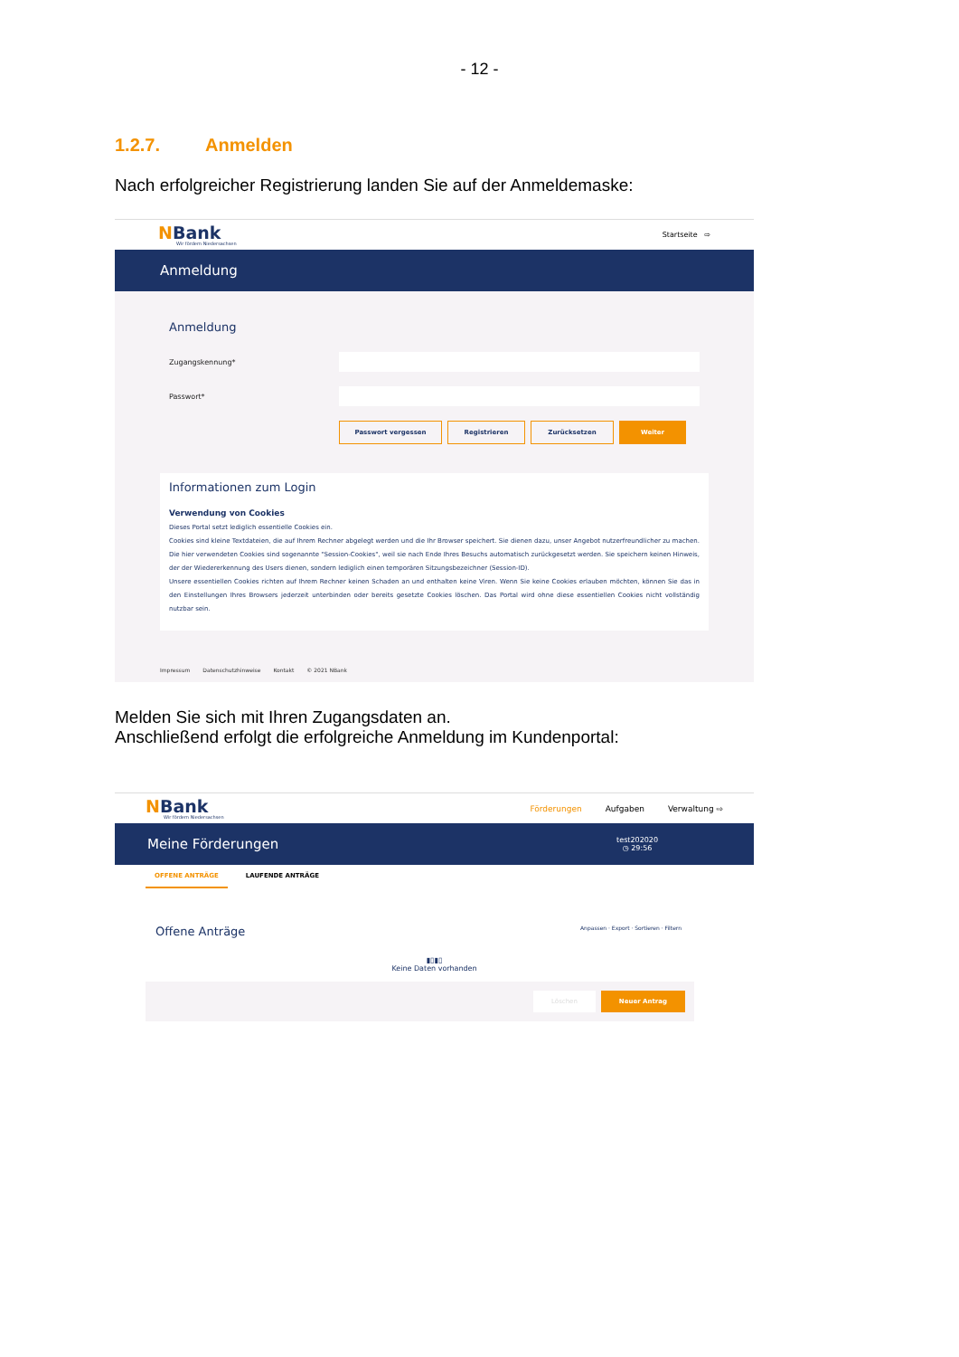- 12 -
1.2.7. Anmelden
Nach erfolgreicher Registrierung landen Sie auf der Anmeldemaske:
NBank
Wir fördern Niedersachsen
Startseite ⇨
Anmeldung
Anmeldung
Zugangskennung*
Passwort*
Passwort vergessen Registrieren Zurücksetzen Weiter
Informationen zum Login
Verwendung von Cookies
Dieses Portal setzt lediglich essentielle Cookies ein.
Cookies sind kleine Textdateien, die auf Ihrem Rechner abgelegt werden und die Ihr Browser speichert. Sie dienen dazu, unser Angebot nutzerfreundlicher zu machen. Die hier verwendeten Cookies sind sogenannte "Session-Cookies", weil sie nach Ende Ihres Besuchs automatisch zurückgesetzt werden. Sie speichern keinen Hinweis, der der Wiedererkennung des Users dienen, sondern lediglich einen temporären Sitzungsbezeichner (Session-ID).
Unsere essentiellen Cookies richten auf Ihrem Rechner keinen Schaden an und enthalten keine Viren. Wenn Sie keine Cookies erlauben möchten, können Sie das in den Einstellungen Ihres Browsers jederzeit unterbinden oder bereits gesetzte Cookies löschen. Das Portal wird ohne diese essentiellen Cookies nicht vollständig nutzbar sein.
Impressum Datenschutzhinweise Kontakt © 2021 NBank
Melden Sie sich mit Ihren Zugangsdaten an.
Anschließend erfolgt die erfolgreiche Anmeldung im Kundenportal:
NBank
Wir fördern Niedersachsen
Förderungen Aufgaben Verwaltung ⇨
Meine Förderungen test202020
◷ 29:56
OFFENE ANTRÄGE LAUFENDE ANTRÄGE
Offene Anträge Anpassen · Export · Sortieren · Filtern
▮▯▮▯
Keine Daten vorhanden
Löschen Neuer Antrag